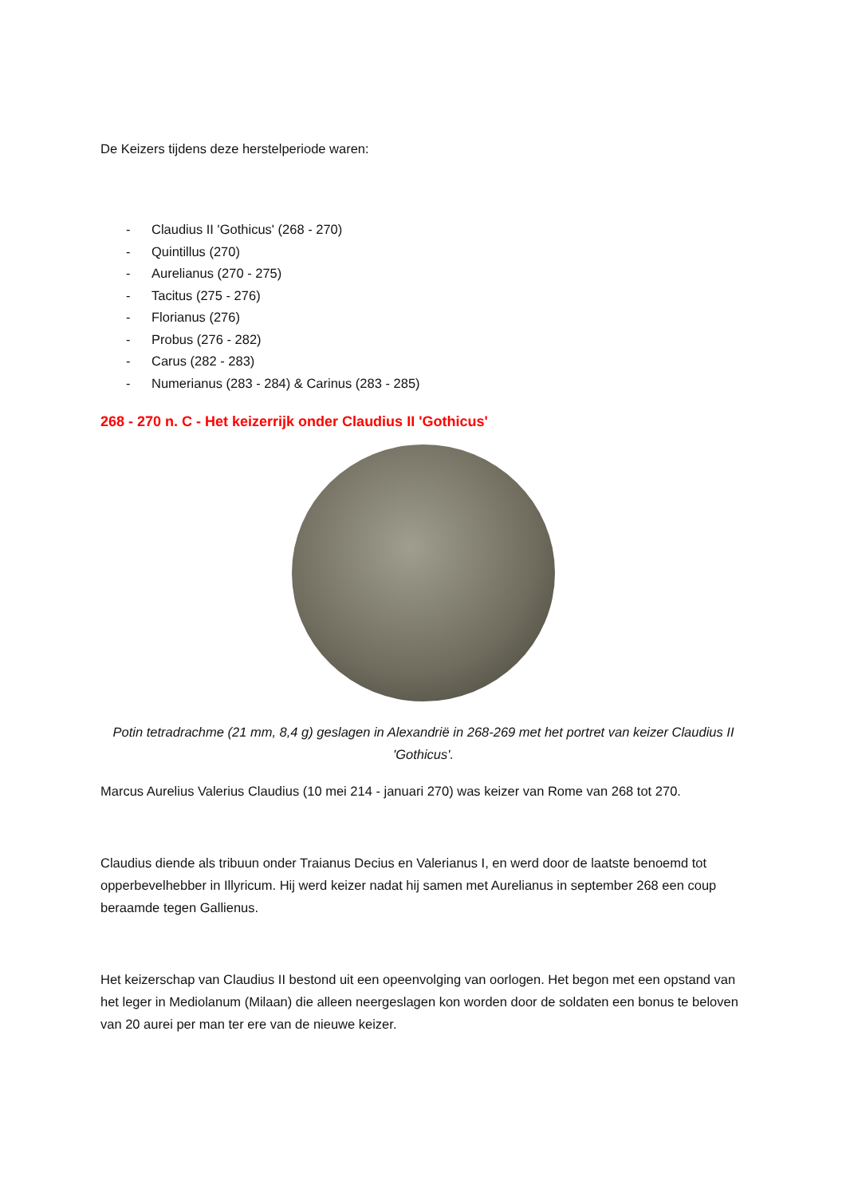De Keizers tijdens deze herstelperiode waren:
- Claudius II 'Gothicus' (268 - 270)
- Quintillus (270)
- Aurelianus (270 - 275)
- Tacitus (275 - 276)
- Florianus (276)
- Probus (276 - 282)
- Carus (282 - 283)
- Numerianus (283 - 284) & Carinus (283 - 285)
268 - 270 n. C - Het keizerrijk onder Claudius II 'Gothicus'
Potin tetradrachme (21 mm, 8,4 g) geslagen in Alexandrië in 268-269 met het portret van keizer Claudius II 'Gothicus'.
Marcus Aurelius Valerius Claudius (10 mei 214 - januari 270) was keizer van Rome van 268 tot 270.
Claudius diende als tribuun onder Traianus Decius en Valerianus I, en werd door de laatste benoemd tot opperbevelhebber in Illyricum. Hij werd keizer nadat hij samen met Aurelianus in september 268 een coup beraamde tegen Gallienus.
Het keizerschap van Claudius II bestond uit een opeenvolging van oorlogen. Het begon met een opstand van het leger in Mediolanum (Milaan) die alleen neergeslagen kon worden door de soldaten een bonus te beloven van 20 aurei per man ter ere van de nieuwe keizer.